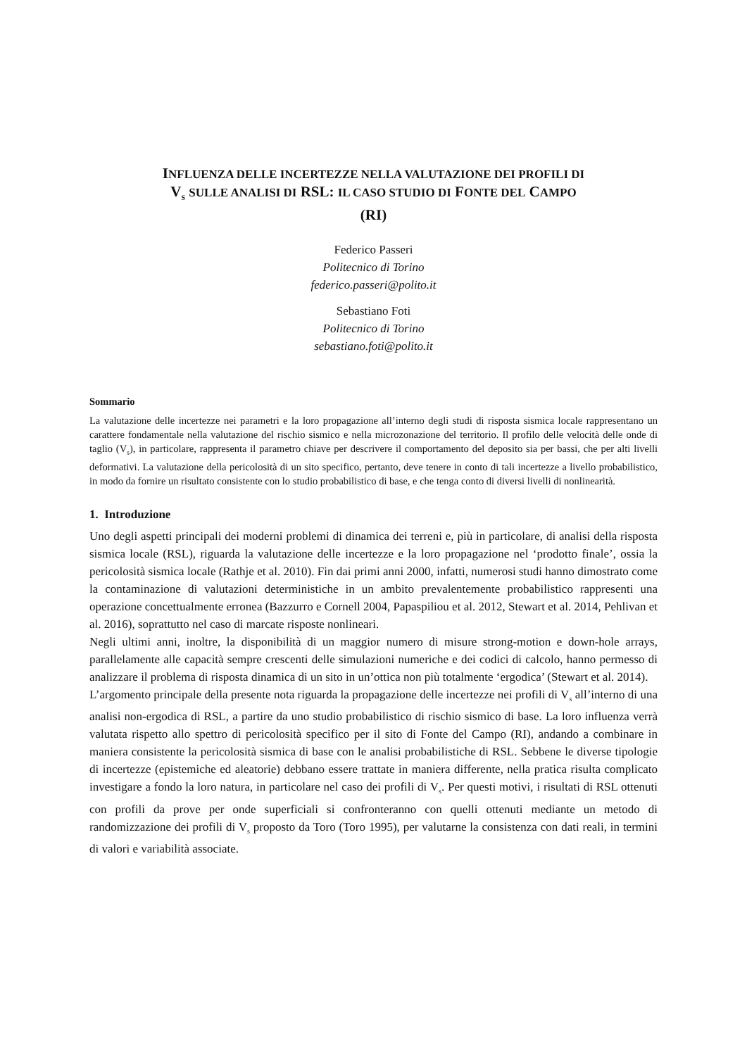INFLUENZA DELLE INCERTEZZE NELLA VALUTAZIONE DEI PROFILI DI
V<sub>S</sub> SULLE ANALISI DI RSL: IL CASO STUDIO DI FONTE DEL CAMPO
(RI)
Federico Passeri
Politecnico di Torino
federico.passeri@polito.it
Sebastiano Foti
Politecnico di Torino
sebastiano.foti@polito.it
Sommario
La valutazione delle incertezze nei parametri e la loro propagazione all’interno degli studi di risposta sismica locale rappresentano un carattere fondamentale nella valutazione del rischio sismico e nella microzonazione del territorio. Il profilo delle velocità delle onde di taglio (V<sub>s</sub>), in particolare, rappresenta il parametro chiave per descrivere il comportamento del deposito sia per bassi, che per alti livelli deformativi. La valutazione della pericolosità di un sito specifico, pertanto, deve tenere in conto di tali incertezze a livello probabilistico, in modo da fornire un risultato consistente con lo studio probabilistico di base, e che tenga conto di diversi livelli di nonlinearità.
1. Introduzione
Uno degli aspetti principali dei moderni problemi di dinamica dei terreni e, più in particolare, di analisi della risposta sismica locale (RSL), riguarda la valutazione delle incertezze e la loro propagazione nel ‘prodotto finale’, ossia la pericolosità sismica locale (Rathje et al. 2010). Fin dai primi anni 2000, infatti, numerosi studi hanno dimostrato come la contaminazione di valutazioni deterministiche in un ambito prevalentemente probabilistico rappresenti una operazione concettualmente erronea (Bazzurro e Cornell 2004, Papaspiliou et al. 2012, Stewart et al. 2014, Pehlivan et al. 2016), soprattutto nel caso di marcate risposte nonlineari.
Negli ultimi anni, inoltre, la disponibilità di un maggior numero di misure strong-motion e down-hole arrays, parallelamente alle capacità sempre crescenti delle simulazioni numeriche e dei codici di calcolo, hanno permesso di analizzare il problema di risposta dinamica di un sito in un’ottica non più totalmente ‘ergodica’ (Stewart et al. 2014).
L’argomento principale della presente nota riguarda la propagazione delle incertezze nei profili di V<sub>s</sub> all’interno di una analisi non-ergodica di RSL, a partire da uno studio probabilistico di rischio sismico di base. La loro influenza verrà valutata rispetto allo spettro di pericolosità specifico per il sito di Fonte del Campo (RI), andando a combinare in maniera consistente la pericolosità sismica di base con le analisi probabilistiche di RSL. Sebbene le diverse tipologie di incertezze (epistemiche ed aleatorie) debbano essere trattate in maniera differente, nella pratica risulta complicato investigare a fondo la loro natura, in particolare nel caso dei profili di V<sub>s</sub>. Per questi motivi, i risultati di RSL ottenuti con profili da prove per onde superficiali si confronteranno con quelli ottenuti mediante un metodo di randomizzazione dei profili di V<sub>s</sub> proposto da Toro (Toro 1995), per valutarne la consistenza con dati reali, in termini di valori e variabilità associate.